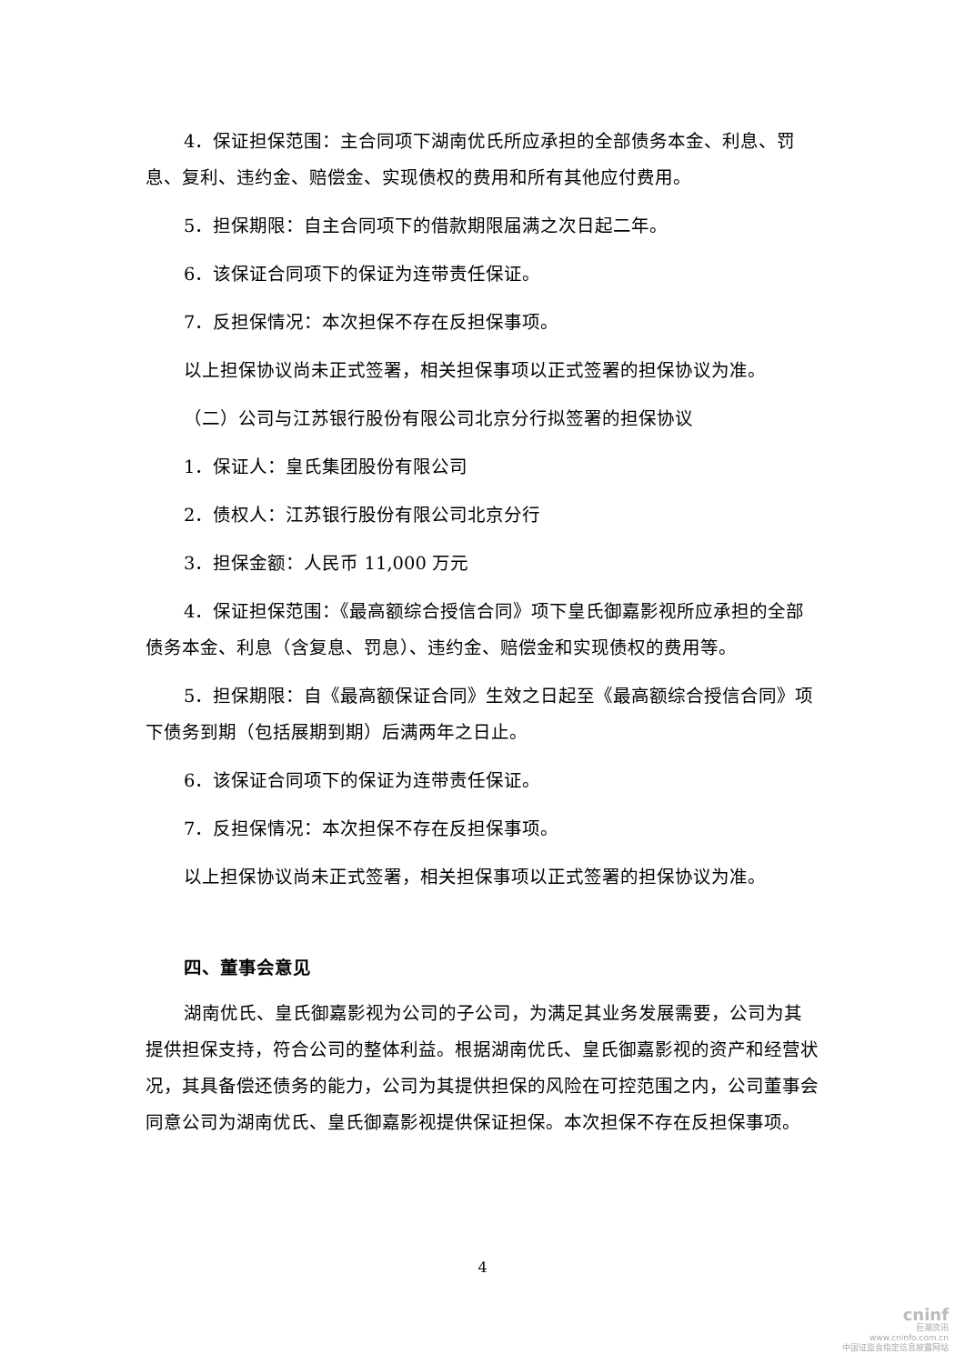4．保证担保范围：主合同项下湖南优氏所应承担的全部债务本金、利息、罚息、复利、违约金、赔偿金、实现债权的费用和所有其他应付费用。
5．担保期限：自主合同项下的借款期限届满之次日起二年。
6．该保证合同项下的保证为连带责任保证。
7．反担保情况：本次担保不存在反担保事项。
以上担保协议尚未正式签署，相关担保事项以正式签署的担保协议为准。
（二）公司与江苏银行股份有限公司北京分行拟签署的担保协议
1．保证人：皇氏集团股份有限公司
2．债权人：江苏银行股份有限公司北京分行
3．担保金额：人民币 11,000 万元
4．保证担保范围：《最高额综合授信合同》项下皇氏御嘉影视所应承担的全部债务本金、利息（含复息、罚息）、违约金、赔偿金和实现债权的费用等。
5．担保期限：自《最高额保证合同》生效之日起至《最高额综合授信合同》项下债务到期（包括展期到期）后满两年之日止。
6．该保证合同项下的保证为连带责任保证。
7．反担保情况：本次担保不存在反担保事项。
以上担保协议尚未正式签署，相关担保事项以正式签署的担保协议为准。
四、董事会意见
湖南优氏、皇氏御嘉影视为公司的子公司，为满足其业务发展需要，公司为其提供担保支持，符合公司的整体利益。根据湖南优氏、皇氏御嘉影视的资产和经营状况，其具备偿还债务的能力，公司为其提供担保的风险在可控范围之内，公司董事会同意公司为湖南优氏、皇氏御嘉影视提供保证担保。本次担保不存在反担保事项。
4
cninf
巨潮资讯
www.cninfo.com.cn
中国证监会指定信息披露网站